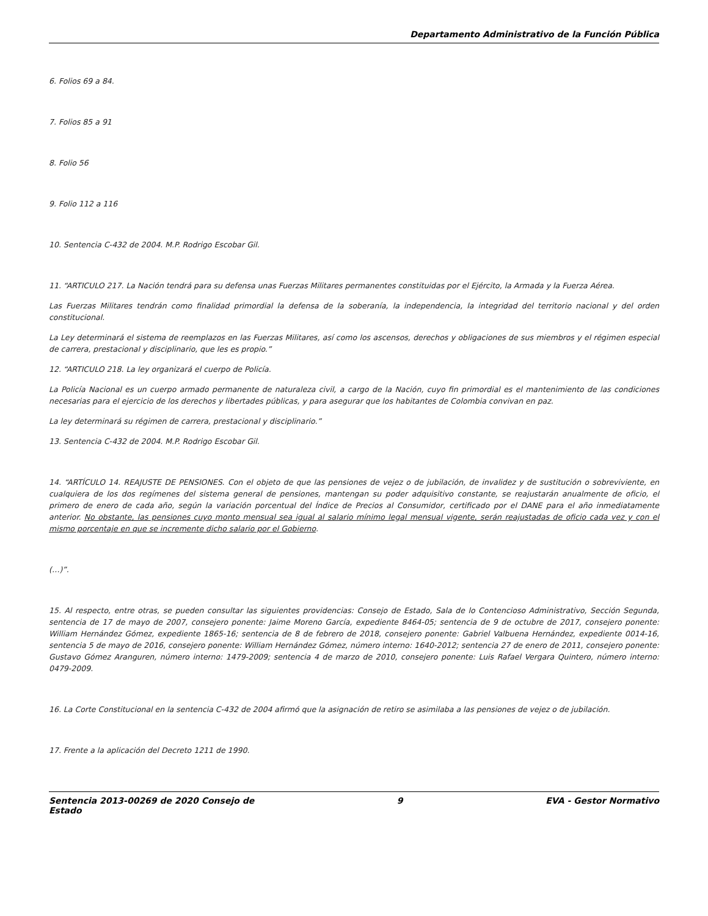Departamento Administrativo de la Función Pública
6. Folios 69 a 84.
7. Folios 85 a 91
8. Folio 56
9. Folio 112 a 116
10. Sentencia C-432 de 2004. M.P. Rodrigo Escobar Gil.
11. “ARTICULO 217. La Nación tendrá para su defensa unas Fuerzas Militares permanentes constituidas por el Ejército, la Armada y la Fuerza Aérea.
Las Fuerzas Militares tendrán como finalidad primordial la defensa de la soberanía, la independencia, la integridad del territorio nacional y del orden constitucional.
La Ley determinará el sistema de reemplazos en las Fuerzas Militares, así como los ascensos, derechos y obligaciones de sus miembros y el régimen especial de carrera, prestacional y disciplinario, que les es propio.”
12. “ARTICULO 218. La ley organizará el cuerpo de Policía.
La Policía Nacional es un cuerpo armado permanente de naturaleza civil, a cargo de la Nación, cuyo fin primordial es el mantenimiento de las condiciones necesarias para el ejercicio de los derechos y libertades públicas, y para asegurar que los habitantes de Colombia convivan en paz.
La ley determinará su régimen de carrera, prestacional y disciplinario.”
13. Sentencia C-432 de 2004. M.P. Rodrigo Escobar Gil.
14. “ARTÍCULO 14. REAJUSTE DE PENSIONES. Con el objeto de que las pensiones de vejez o de jubilación, de invalidez y de sustitución o sobreviviente, en cualquiera de los dos regímenes del sistema general de pensiones, mantengan su poder adquisitivo constante, se reajustarán anualmente de oficio, el primero de enero de cada año, según la variación porcentual del Índice de Precios al Consumidor, certificado por el DANE para el año inmediatamente anterior. No obstante, las pensiones cuyo monto mensual sea igual al salario mínimo legal mensual vigente, serán reajustadas de oficio cada vez y con el mismo porcentaje en que se incremente dicho salario por el Gobierno.
(…)”.
15. Al respecto, entre otras, se pueden consultar las siguientes providencias: Consejo de Estado, Sala de lo Contencioso Administrativo, Sección Segunda, sentencia de 17 de mayo de 2007, consejero ponente: Jaime Moreno García, expediente 8464-05; sentencia de 9 de octubre de 2017, consejero ponente: William Hernández Gómez, expediente 1865-16; sentencia de 8 de febrero de 2018, consejero ponente: Gabriel Valbuena Hernández, expediente 0014-16, sentencia 5 de mayo de 2016, consejero ponente: William Hernández Gómez, número interno: 1640-2012; sentencia 27 de enero de 2011, consejero ponente: Gustavo Gómez Aranguren, número interno: 1479-2009; sentencia 4 de marzo de 2010, consejero ponente: Luis Rafael Vergara Quintero, número interno: 0479-2009.
16. La Corte Constitucional en la sentencia C-432 de 2004 afirmó que la asignación de retiro se asimilaba a las pensiones de vejez o de jubilación.
17. Frente a la aplicación del Decreto 1211 de 1990.
Sentencia 2013-00269 de 2020 Consejo de
Estado 9 EVA - Gestor Normativo